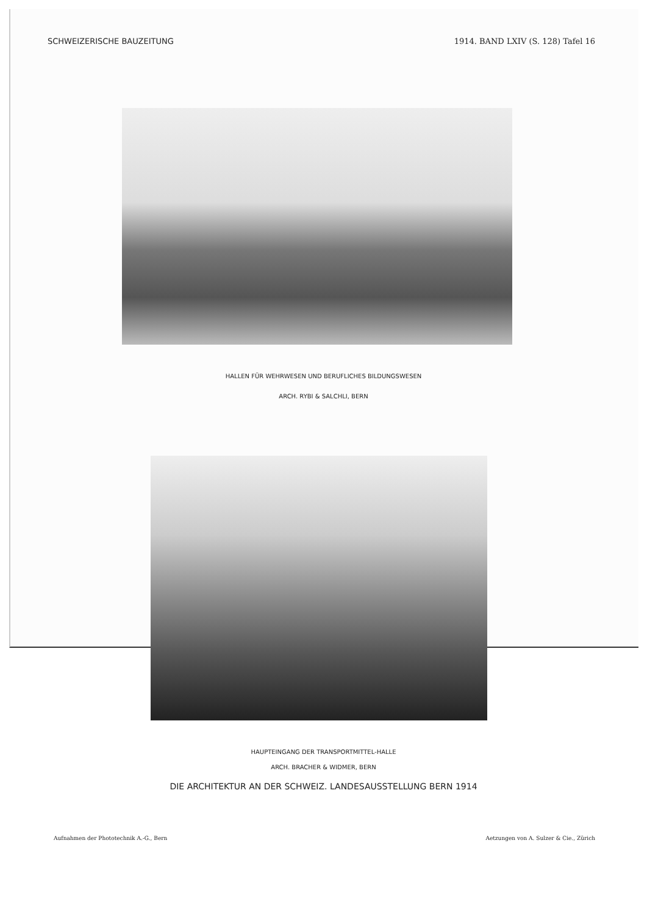SCHWEIZERISCHE BAUZEITUNG 1914. BAND LXIV (S. 128) Tafel 16
HALLEN FÜR WEHRWESEN UND BERUFLICHES BILDUNGSWESEN
ARCH. RYBI & SALCHLI, BERN
HAUPTEINGANG DER TRANSPORTMITTEL-HALLE
ARCH. BRACHER & WIDMER, BERN
DIE ARCHITEKTUR AN DER SCHWEIZ. LANDESAUSSTELLUNG BERN 1914
Aufnahmen der Phototechnik A.-G., Bern Aetzungen von A. Sulzer & Cie., Zürich